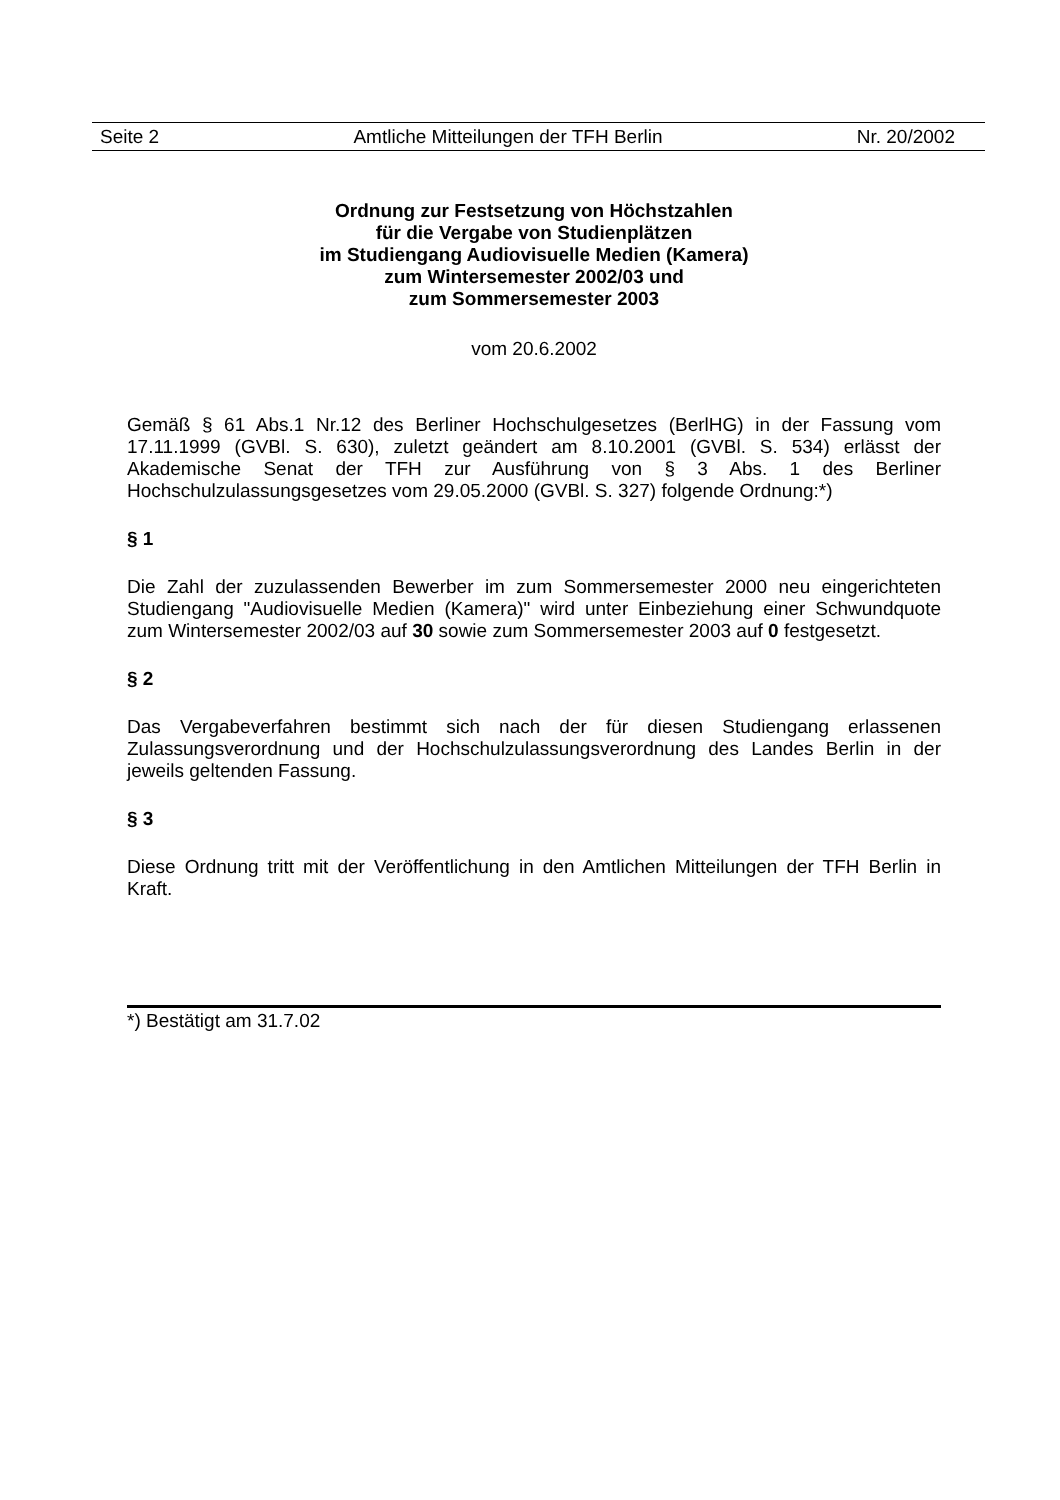Seite 2 Amtliche Mitteilungen der TFH Berlin Nr. 20/2002
Ordnung zur Festsetzung von Höchstzahlen
für die Vergabe von Studienplätzen
im Studiengang Audiovisuelle Medien (Kamera)
zum Wintersemester 2002/03 und
zum Sommersemester 2003
vom 20.6.2002
Gemäß § 61 Abs.1 Nr.12 des Berliner Hochschulgesetzes (BerlHG) in der Fassung vom 17.11.1999 (GVBl. S. 630), zuletzt geändert am 8.10.2001 (GVBl. S. 534) erlässt der Akademische Senat der TFH zur Ausführung von § 3 Abs. 1 des Berliner Hochschulzulassungsgesetzes vom 29.05.2000 (GVBl. S. 327) folgende Ordnung:*)
§ 1
Die Zahl der zuzulassenden Bewerber im zum Sommersemester 2000 neu eingerichteten Studiengang "Audiovisuelle Medien (Kamera)" wird unter Einbeziehung einer Schwundquote zum Wintersemester 2002/03 auf 30 sowie zum Sommersemester 2003 auf 0 festgesetzt.
§ 2
Das Vergabeverfahren bestimmt sich nach der für diesen Studiengang erlassenen Zulassungsverordnung und der Hochschulzulassungsverordnung des Landes Berlin in der jeweils geltenden Fassung.
§ 3
Diese Ordnung tritt mit der Veröffentlichung in den Amtlichen Mitteilungen der TFH Berlin in Kraft.
*) Bestätigt am 31.7.02